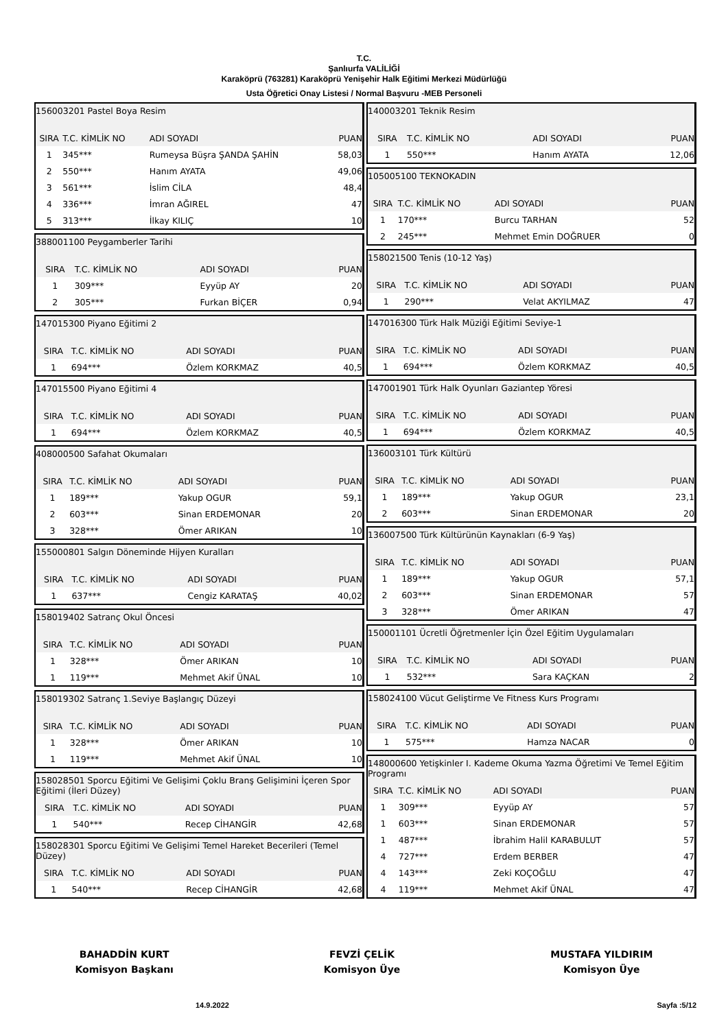T.C.
Şanlıurfa VALİLİĞİ
Karaköprü (763281) Karaköprü Yenişehir Halk Eğitimi Merkezi Müdürlüğü
Usta Öğretici Onay Listesi / Normal Başvuru -MEB Personeli
| 156003201 Pastel Boya Resim | | | |
| SIRA | T.C. KİMLİK NO | ADI SOYADI | PUAN |
| 1 | 345*** | Rumeysa Büşra ŞANDA ŞAHİN | 58,03 |
| 2 | 550*** | Hanım AYATA | 49,06 |
| 3 | 561*** | İslim CİLA | 48,4 |
| 4 | 336*** | İmran AĞIREL | 47 |
| 5 | 313*** | İlkay KILIÇ | 10 |
| 388001100 Peygamberler Tarihi | | | |
| SIRA | T.C. KİMLİK NO | ADI SOYADI | PUAN |
| 1 | 309*** | Eyyüp AY | 20 |
| 2 | 305*** | Furkan BİÇER | 0,94 |
| 147015300 Piyano Eğitimi 2 | | | |
| SIRA | T.C. KİMLİK NO | ADI SOYADI | PUAN |
| 1 | 694*** | Özlem KORKMAZ | 40,5 |
| 147015500 Piyano Eğitimi 4 | | | |
| SIRA | T.C. KİMLİK NO | ADI SOYADI | PUAN |
| 1 | 694*** | Özlem KORKMAZ | 40,5 |
| 408000500 Safahat Okumaları | | | |
| SIRA | T.C. KİMLİK NO | ADI SOYADI | PUAN |
| 1 | 189*** | Yakup OGUR | 59,1 |
| 2 | 603*** | Sinan ERDEMONAR | 20 |
| 3 | 328*** | Ömer ARIKAN | 10 |
| 155000801 Salgın Döneminde Hijyen Kuralları | | | |
| SIRA | T.C. KİMLİK NO | ADI SOYADI | PUAN |
| 1 | 637*** | Cengiz KARATAŞ | 40,02 |
| 158019402 Satranç Okul Öncesi | | | |
| SIRA | T.C. KİMLİK NO | ADI SOYADI | PUAN |
| 1 | 328*** | Ömer ARIKAN | 10 |
| 1 | 119*** | Mehmet Akif ÜNAL | 10 |
| 158019302 Satranç 1.Seviye Başlangıç Düzeyi | | | |
| SIRA | T.C. KİMLİK NO | ADI SOYADI | PUAN |
| 1 | 328*** | Ömer ARIKAN | 10 |
| 1 | 119*** | Mehmet Akif ÜNAL | 10 |
| 158028501 Sporcu Eğitimi Ve Gelişimi Çoklu Branş Gelişimini İçeren Spor Eğitimi (İleri Düzey) | | | |
| SIRA | T.C. KİMLİK NO | ADI SOYADI | PUAN |
| 1 | 540*** | Recep CİHANGİR | 42,68 |
| 158028301 Sporcu Eğitimi Ve Gelişimi Temel Hareket Becerileri (Temel Düzey) | | | |
| SIRA | T.C. KİMLİK NO | ADI SOYADI | PUAN |
| 1 | 540*** | Recep CİHANGİR | 42,68 |
| 140003201 Teknik Resim | | | |
| SIRA | T.C. KİMLİK NO | ADI SOYADI | PUAN |
| 1 | 550*** | Hanım AYATA | 12,06 |
| 105005100 TEKNOKADIN | | | |
| SIRA | T.C. KİMLİK NO | ADI SOYADI | PUAN |
| 1 | 170*** | Burcu TARHAN | 52 |
| 2 | 245*** | Mehmet Emin DOĞRUER | 0 |
| 158021500 Tenis (10-12 Yaş) | | | |
| SIRA | T.C. KİMLİK NO | ADI SOYADI | PUAN |
| 1 | 290*** | Velat AKYILMAZ | 47 |
| 147016300 Türk Halk Müziği Eğitimi Seviye-1 | | | |
| SIRA | T.C. KİMLİK NO | ADI SOYADI | PUAN |
| 1 | 694*** | Özlem KORKMAZ | 40,5 |
| 147001901 Türk Halk Oyunları Gaziantep Yöresi | | | |
| SIRA | T.C. KİMLİK NO | ADI SOYADI | PUAN |
| 1 | 694*** | Özlem KORKMAZ | 40,5 |
| 136003101 Türk Kültürü | | | |
| SIRA | T.C. KİMLİK NO | ADI SOYADI | PUAN |
| 1 | 189*** | Yakup OGUR | 23,1 |
| 2 | 603*** | Sinan ERDEMONAR | 20 |
| 136007500 Türk Kültürünün Kaynakları (6-9 Yaş) | | | |
| SIRA | T.C. KİMLİK NO | ADI SOYADI | PUAN |
| 1 | 189*** | Yakup OGUR | 57,1 |
| 2 | 603*** | Sinan ERDEMONAR | 57 |
| 3 | 328*** | Ömer ARIKAN | 47 |
| 150001101 Ücretli Öğretmenler İçin Özel Eğitim Uygulamaları | | | |
| SIRA | T.C. KİMLİK NO | ADI SOYADI | PUAN |
| 1 | 532*** | Sara KAÇKAN | 2 |
| 158024100 Vücut Geliştirme Ve Fitness Kurs Programı | | | |
| SIRA | T.C. KİMLİK NO | ADI SOYADI | PUAN |
| 1 | 575*** | Hamza NACAR | 0 |
| 148000600 Yetişkinler I. Kademe Okuma Yazma Öğretimi Ve Temel Eğitim Programı | | | |
| SIRA | T.C. KİMLİK NO | ADI SOYADI | PUAN |
| 1 | 309*** | Eyyüp AY | 57 |
| 1 | 603*** | Sinan ERDEMONAR | 57 |
| 1 | 487*** | İbrahim Halil KARABULUT | 57 |
| 4 | 727*** | Erdem BERBER | 47 |
| 4 | 143*** | Zeki KOÇOĞLU | 47 |
| 4 | 119*** | Mehmet Akif ÜNAL | 47 |
BAHADDİN KURT
Komisyon Başkanı
FEVZİ ÇELİK
Komisyon Üye
MUSTAFA YILDIRIM
Komisyon Üye
14.9.2022 Sayfa :5/12